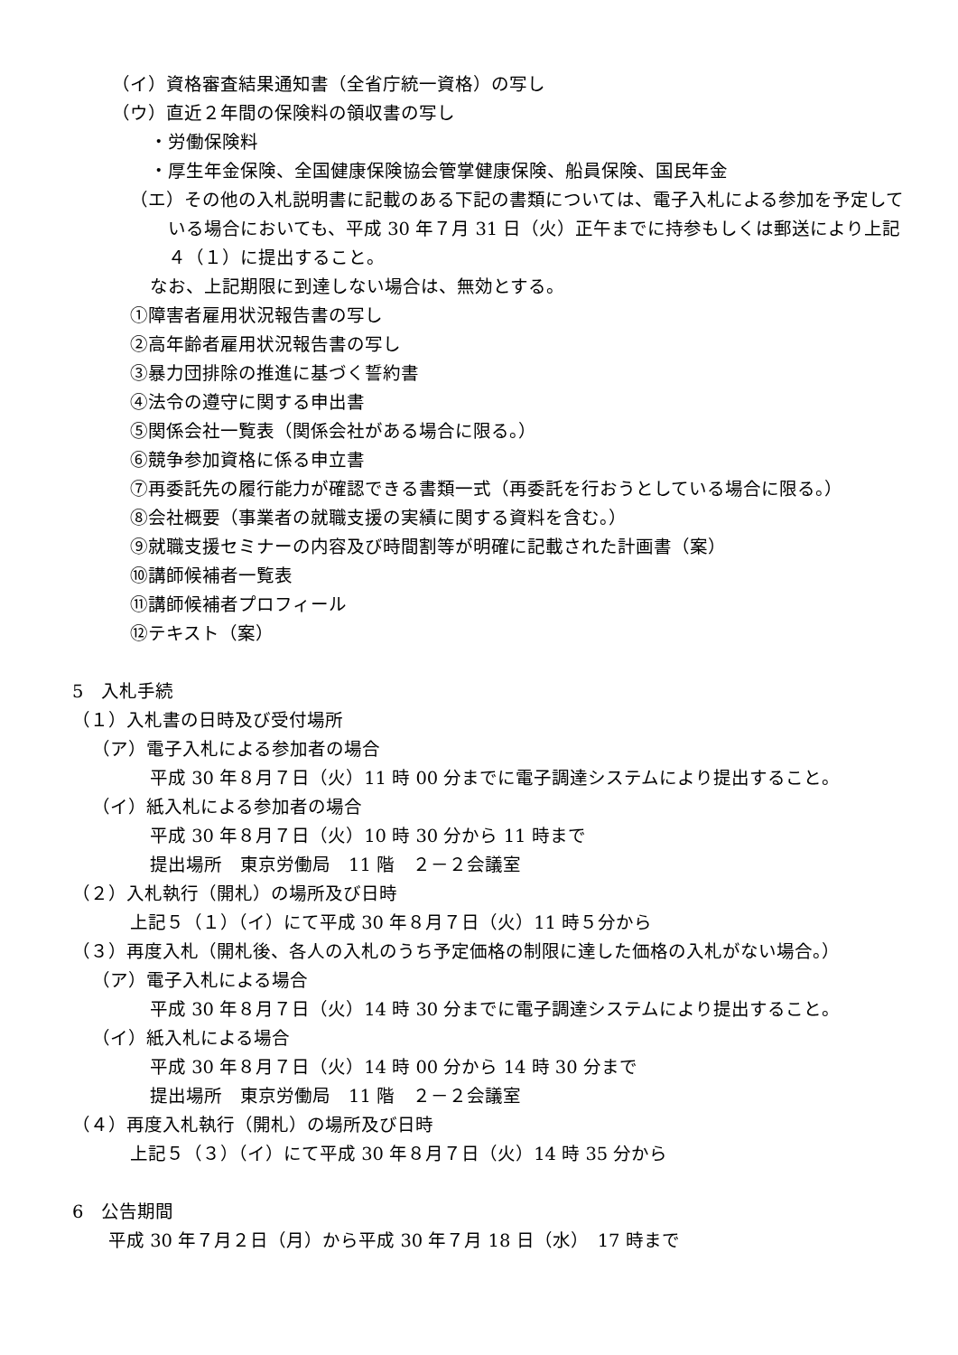（イ）資格審査結果通知書（全省庁統一資格）の写し
（ウ）直近２年間の保険料の領収書の写し
・労働保険料
・厚生年金保険、全国健康保険協会管掌健康保険、船員保険、国民年金
（エ）その他の入札説明書に記載のある下記の書類については、電子入札による参加を予定している場合においても、平成 30 年７月 31 日（火）正午までに持参もしくは郵送により上記４（１）に提出すること。
なお、上記期限に到達しない場合は、無効とする。
①障害者雇用状況報告書の写し
②高年齢者雇用状況報告書の写し
③暴力団排除の推進に基づく誓約書
④法令の遵守に関する申出書
⑤関係会社一覧表（関係会社がある場合に限る。）
⑥競争参加資格に係る申立書
⑦再委託先の履行能力が確認できる書類一式（再委託を行おうとしている場合に限る。）
⑧会社概要（事業者の就職支援の実績に関する資料を含む。）
⑨就職支援セミナーの内容及び時間割等が明確に記載された計画書（案）
⑩講師候補者一覧表
⑪講師候補者プロフィール
⑫テキスト（案）
5　入札手続
（１）入札書の日時及び受付場所
（ア）電子入札による参加者の場合
平成 30 年８月７日（火）11 時 00 分までに電子調達システムにより提出すること。
（イ）紙入札による参加者の場合
平成 30 年８月７日（火）10 時 30 分から 11 時まで
提出場所　東京労働局　11 階　２－２会議室
（２）入札執行（開札）の場所及び日時
上記５（１）（イ）にて平成 30 年８月７日（火）11 時５分から
（３）再度入札（開札後、各人の入札のうち予定価格の制限に達した価格の入札がない場合。）
（ア）電子入札による場合
平成 30 年８月７日（火）14 時 30 分までに電子調達システムにより提出すること。
（イ）紙入札による場合
平成 30 年８月７日（火）14 時 00 分から 14 時 30 分まで
提出場所　東京労働局　11 階　２－２会議室
（４）再度入札執行（開札）の場所及び日時
上記５（３）（イ）にて平成 30 年８月７日（火）14 時 35 分から
6　公告期間
平成 30 年７月２日（月）から平成 30 年７月 18 日（水）　17 時まで